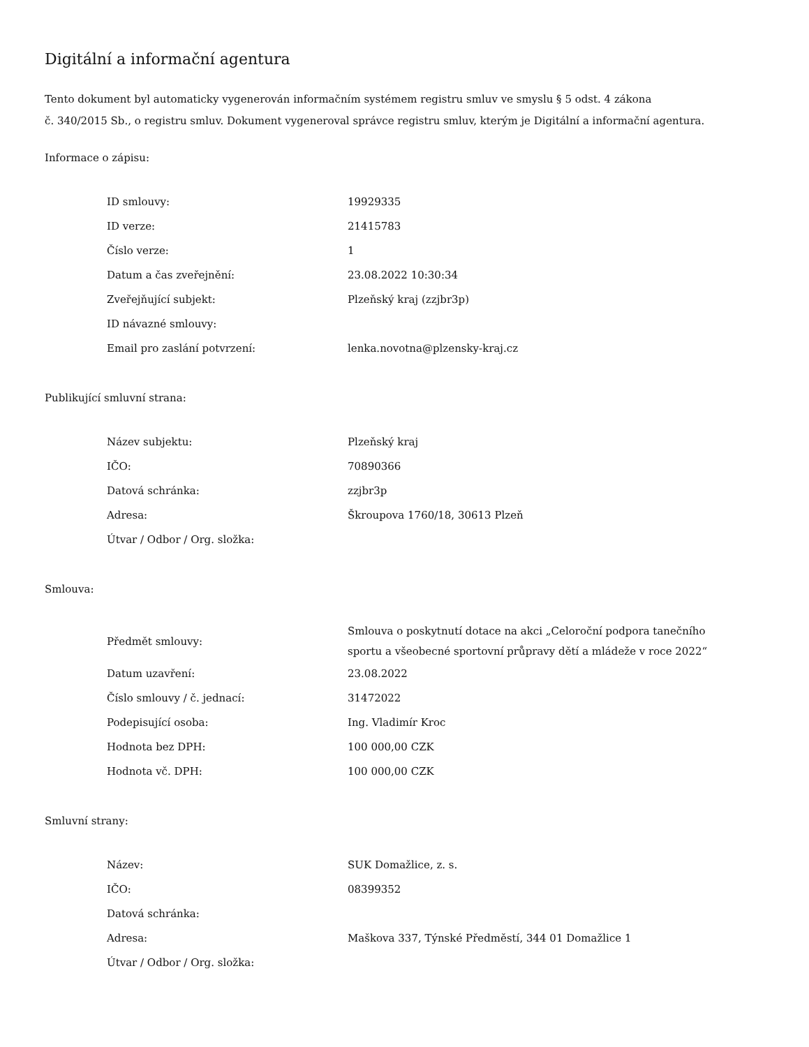Digitální a informační agentura
Tento dokument byl automaticky vygenerován informačním systémem registru smluv ve smyslu § 5 odst. 4 zákona
č. 340/2015 Sb., o registru smluv. Dokument vygeneroval správce registru smluv, kterým je Digitální a informační agentura.
Informace o zápisu:
| ID smlouvy: | 19929335 |
| ID verze: | 21415783 |
| Číslo verze: | 1 |
| Datum a čas zveřejnění: | 23.08.2022 10:30:34 |
| Zveřejňující subjekt: | Plzeňský kraj (zzjbr3p) |
| ID návazné smlouvy: | |
| Email pro zaslání potvrzení: | lenka.novotna@plzensky-kraj.cz |
Publikující smluvní strana:
| Název subjektu: | Plzeňský kraj |
| IČO: | 70890366 |
| Datová schránka: | zzjbr3p |
| Adresa: | Škroupova 1760/18, 30613 Plzeň |
| Útvar / Odbor / Org. složka: | |
Smlouva:
| Předmět smlouvy: | Smlouva o poskytnutí dotace na akci „Celoroční podpora tanečního sportu a všeobecné sportovní průpravy dětí a mládeže v roce 2022“ |
| Datum uzavření: | 23.08.2022 |
| Číslo smlouvy / č. jednací: | 31472022 |
| Podepisující osoba: | Ing. Vladimír Kroc |
| Hodnota bez DPH: | 100 000,00 CZK |
| Hodnota vč. DPH: | 100 000,00 CZK |
Smluvní strany:
| Název: | SUK Domažlice, z. s. |
| IČO: | 08399352 |
| Datová schránka: | |
| Adresa: | Maškova 337, Týnské Předměstí, 344 01 Domažlice 1 |
| Útvar / Odbor / Org. složka: | |